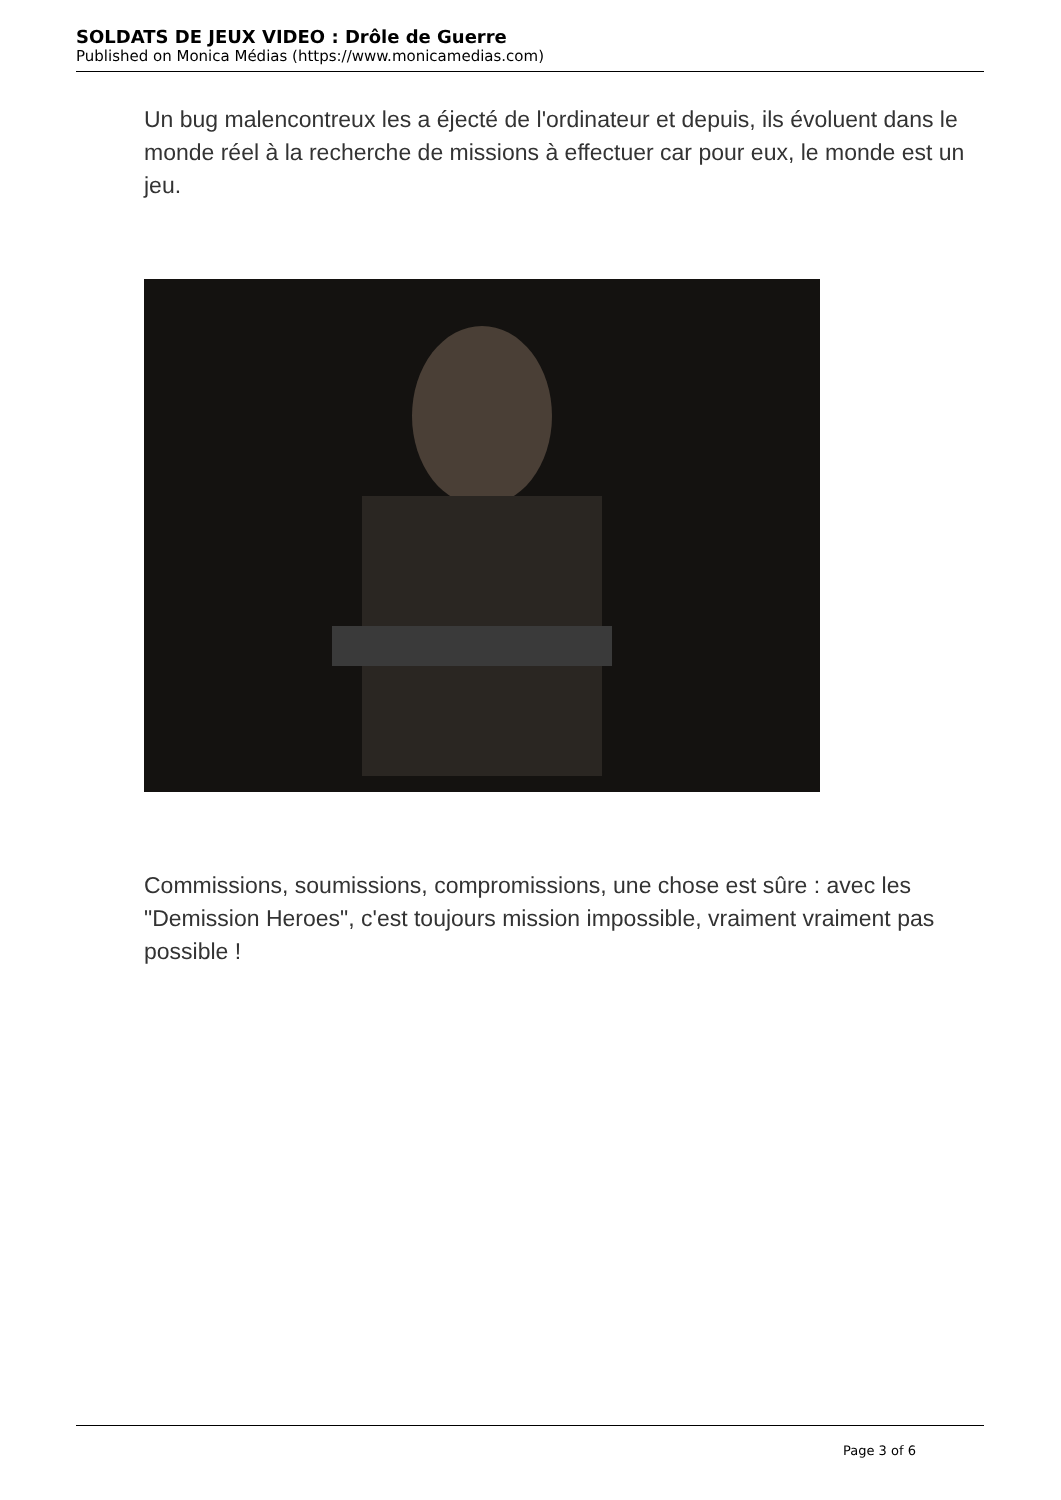SOLDATS DE JEUX VIDEO : Drôle de Guerre
Published on Monica Médias (https://www.monicamedias.com)
Un bug malencontreux les a éjecté de l'ordinateur et depuis, ils évoluent dans le monde réel à la recherche de missions à effectuer car pour eux, le monde est un jeu.
Commissions, soumissions, compromissions, une chose est sûre : avec les "Demission Heroes", c'est toujours mission impossible, vraiment vraiment pas possible !
Page 3 of 6